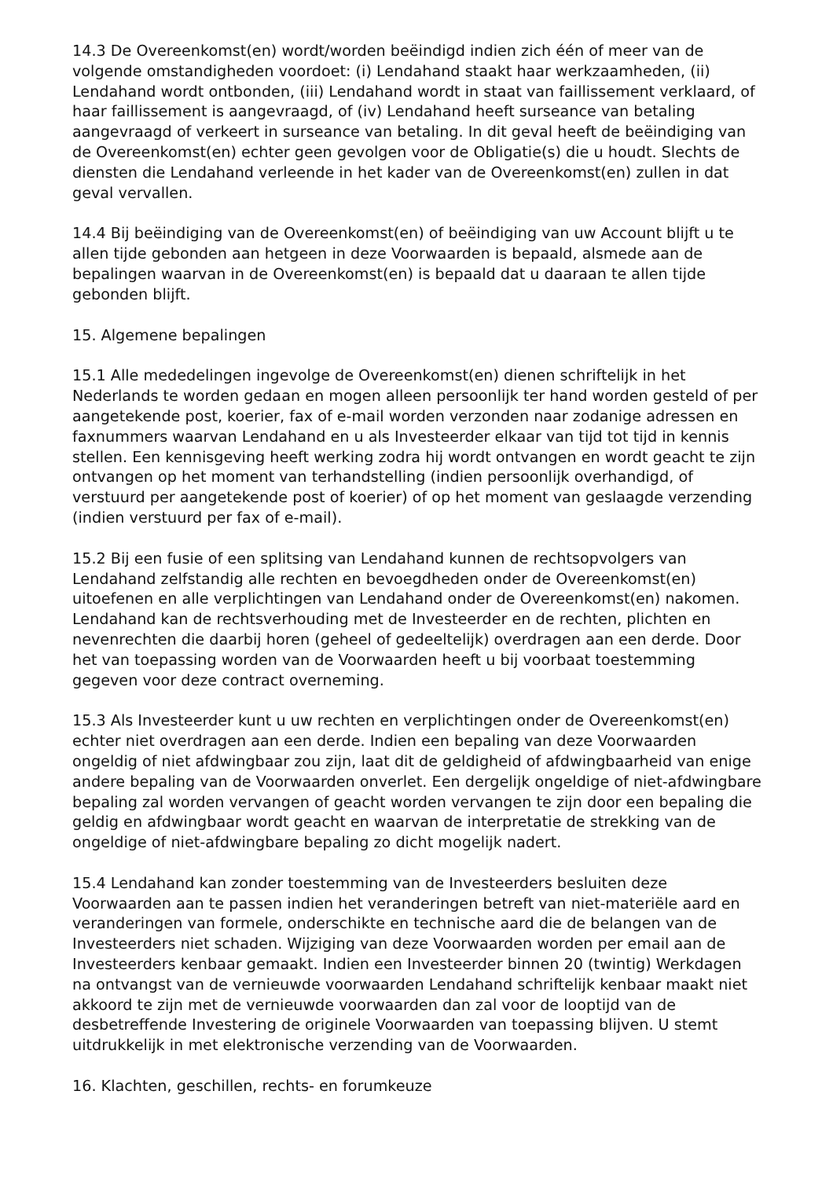14.3 De Overeenkomst(en) wordt/worden beëindigd indien zich één of meer van de volgende omstandigheden voordoet: (i) Lendahand staakt haar werkzaamheden, (ii) Lendahand wordt ontbonden, (iii) Lendahand wordt in staat van faillissement verklaard, of haar faillissement is aangevraagd, of (iv) Lendahand heeft surseance van betaling aangevraagd of verkeert in surseance van betaling. In dit geval heeft de beëindiging van de Overeenkomst(en) echter geen gevolgen voor de Obligatie(s) die u houdt. Slechts de diensten die Lendahand verleende in het kader van de Overeenkomst(en) zullen in dat geval vervallen.
14.4 Bij beëindiging van de Overeenkomst(en) of beëindiging van uw Account blijft u te allen tijde gebonden aan hetgeen in deze Voorwaarden is bepaald, alsmede aan de bepalingen waarvan in de Overeenkomst(en) is bepaald dat u daaraan te allen tijde gebonden blijft.
15. Algemene bepalingen
15.1 Alle mededelingen ingevolge de Overeenkomst(en) dienen schriftelijk in het Nederlands te worden gedaan en mogen alleen persoonlijk ter hand worden gesteld of per aangetekende post, koerier, fax of e-mail worden verzonden naar zodanige adressen en faxnummers waarvan Lendahand en u als Investeerder elkaar van tijd tot tijd in kennis stellen. Een kennisgeving heeft werking zodra hij wordt ontvangen en wordt geacht te zijn ontvangen op het moment van terhandstelling (indien persoonlijk overhandigd, of verstuurd per aangetekende post of koerier) of op het moment van geslaagde verzending (indien verstuurd per fax of e-mail).
15.2 Bij een fusie of een splitsing van Lendahand kunnen de rechtsopvolgers van Lendahand zelfstandig alle rechten en bevoegdheden onder de Overeenkomst(en) uitoefenen en alle verplichtingen van Lendahand onder de Overeenkomst(en) nakomen. Lendahand kan de rechtsverhouding met de Investeerder en de rechten, plichten en nevenrechten die daarbij horen (geheel of gedeeltelijk) overdragen aan een derde. Door het van toepassing worden van de Voorwaarden heeft u bij voorbaat toestemming gegeven voor deze contract overneming.
15.3 Als Investeerder kunt u uw rechten en verplichtingen onder de Overeenkomst(en) echter niet overdragen aan een derde. Indien een bepaling van deze Voorwaarden ongeldig of niet afdwingbaar zou zijn, laat dit de geldigheid of afdwingbaarheid van enige andere bepaling van de Voorwaarden onverlet. Een dergelijk ongeldige of niet-afdwingbare bepaling zal worden vervangen of geacht worden vervangen te zijn door een bepaling die geldig en afdwingbaar wordt geacht en waarvan de interpretatie de strekking van de ongeldige of niet-afdwingbare bepaling zo dicht mogelijk nadert.
15.4 Lendahand kan zonder toestemming van de Investeerders besluiten deze Voorwaarden aan te passen indien het veranderingen betreft van niet-materiële aard en veranderingen van formele, onderschikte en technische aard die de belangen van de Investeerders niet schaden. Wijziging van deze Voorwaarden worden per email aan de Investeerders kenbaar gemaakt. Indien een Investeerder binnen 20 (twintig) Werkdagen na ontvangst van de vernieuwde voorwaarden Lendahand schriftelijk kenbaar maakt niet akkoord te zijn met de vernieuwde voorwaarden dan zal voor de looptijd van de desbetreffende Investering de originele Voorwaarden van toepassing blijven. U stemt uitdrukkelijk in met elektronische verzending van de Voorwaarden.
16. Klachten, geschillen, rechts- en forumkeuze